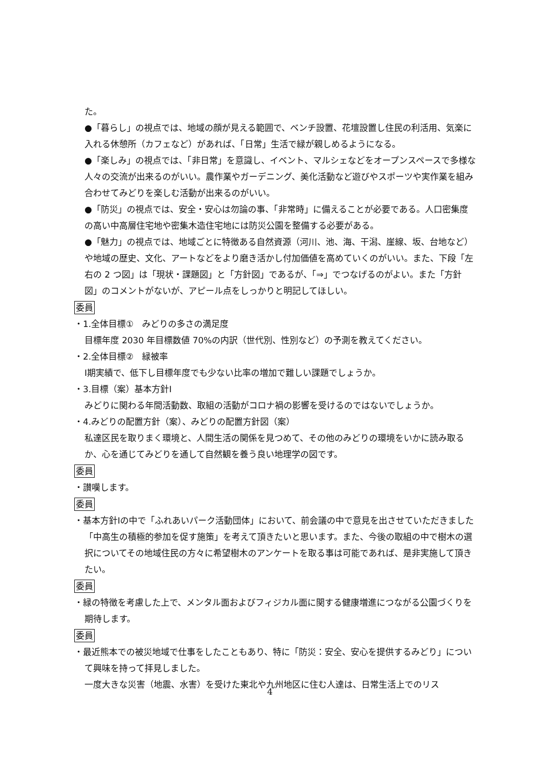た。
●「暮らし」の視点では、地域の顔が見える範囲で、ベンチ設置、花壇設置し住民の利活用、気楽に入れる休憩所（カフェなど）があれば、「日常」生活で緑が親しめるようになる。
●「楽しみ」の視点では、「非日常」を意識し、イベント、マルシェなどをオープンスペースで多様な人々の交流が出来るのがいい。農作業やガーデニング、美化活動など遊びやスポーツや実作業を組み合わせてみどりを楽しむ活動が出来るのがいい。
●「防災」の視点では、安全・安心は勿論の事、「非常時」に備えることが必要である。人口密集度の高い中高層住宅地や密集木造住宅地には防災公園を整備する必要がある。
●「魅力」の視点では、地域ごとに特徴ある自然資源（河川、池、海、干潟、崖線、坂、台地など）や地域の歴史、文化、アートなどをより磨き活かし付加価値を高めていくのがいい。また、下段「左右の 2 つ図」は「現状・課題図」と「方針図」であるが、「⇒」でつなげるのがよい。また「方針図」のコメントがないが、アピール点をしっかりと明記してほしい。
委員
・1.全体目標①　みどりの多さの満足度
目標年度 2030 年目標数値 70%の内訳（世代別、性別など）の予測を教えてください。
・2.全体目標②　緑被率
Ⅰ期実績で、低下し目標年度でも少ない比率の増加で難しい課題でしょうか。
・3.目標（案）基本方針Ⅰ
みどりに関わる年間活動数、取組の活動がコロナ禍の影響を受けるのではないでしょうか。
・4.みどりの配置方針（案）、みどりの配置方針図（案）
私達区民を取りまく環境と、人間生活の関係を見つめて、その他のみどりの環境をいかに読み取るか、心を通じてみどりを通して自然観を養う良い地理学の図です。
委員
・讃嘆します。
委員
・基本方針Ⅰの中で「ふれあいパーク活動団体」において、前会議の中で意見を出させていただきました「中高生の積極的参加を促す施策」を考えて頂きたいと思います。また、今後の取組の中で樹木の選択についてその地域住民の方々に希望樹木のアンケートを取る事は可能であれば、是非実施して頂きたい。
委員
・緑の特徴を考慮した上で、メンタル面およびフィジカル面に関する健康増進につながる公園づくりを期待します。
委員
・最近熊本での被災地域で仕事をしたこともあり、特に「防災：安全、安心を提供するみどり」について興味を持って拝見しました。
一度大きな災害（地震、水害）を受けた東北や九州地区に住む人達は、日常生活上でのリス
4